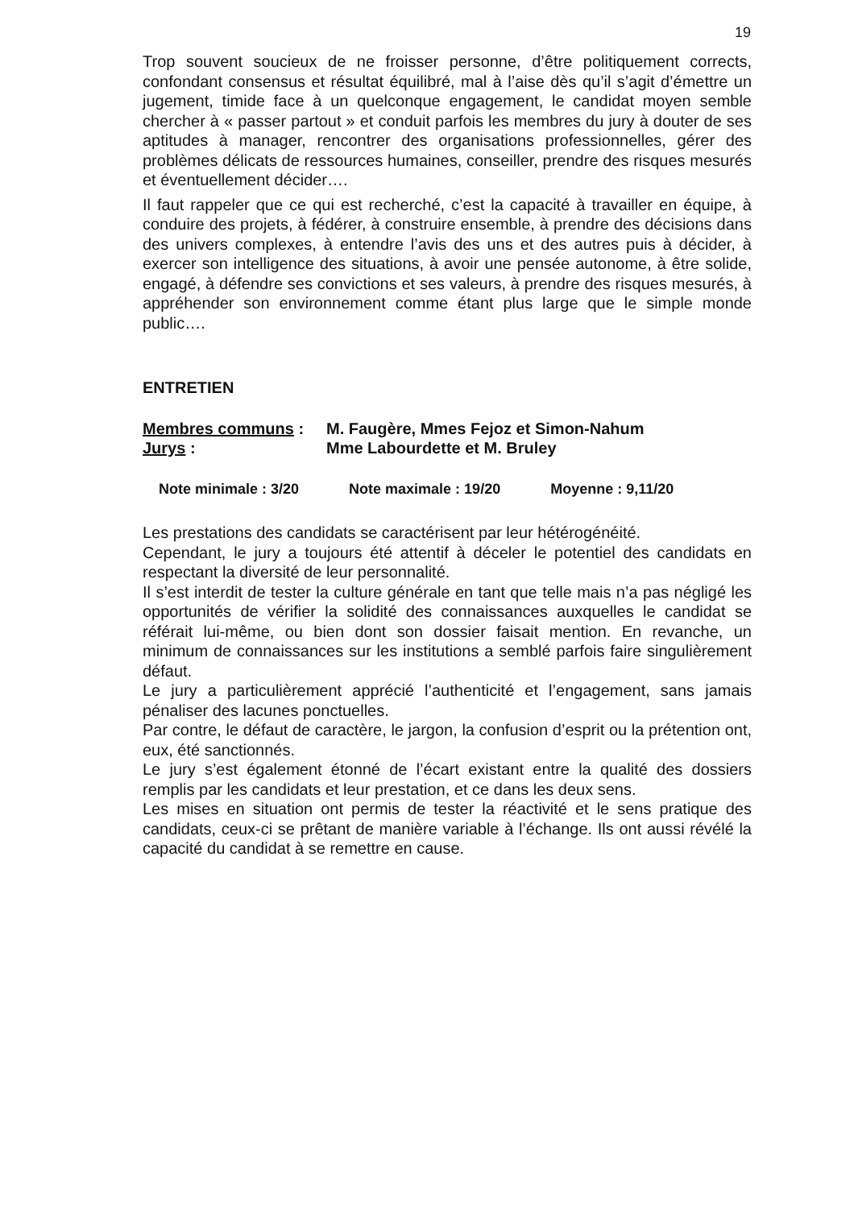19
Trop souvent soucieux de ne froisser personne, d’être politiquement corrects, confondant consensus et résultat équilibré, mal à l’aise dès qu’il s’agit d’émettre un jugement, timide face à un quelconque engagement, le candidat moyen semble chercher à « passer partout » et conduit parfois les membres du jury à douter de ses aptitudes à manager, rencontrer des organisations professionnelles, gérer des problèmes délicats de ressources humaines, conseiller, prendre des risques mesurés et éventuellement décider….
Il faut rappeler que ce qui est recherché, c’est la capacité à travailler en équipe, à conduire des projets, à fédérer, à construire ensemble, à prendre des décisions dans des univers complexes, à entendre l’avis des uns et des autres puis à décider, à exercer son intelligence des situations, à avoir une pensée autonome, à être solide, engagé, à défendre ses convictions et ses valeurs, à prendre des risques mesurés, à appréhender son environnement comme étant plus large que le simple monde public….
ENTRETIEN
Membres communs :
M. Faugère, Mmes Fejoz et Simon-Nahum
Jurys :
Mme Labourdette et M. Bruley
Note minimale : 3/20 Note maximale : 19/20 Moyenne : 9,11/20
Les prestations des candidats se caractérisent par leur hétérogénéité.
Cependant, le jury a toujours été attentif à déceler le potentiel des candidats en respectant la diversité de leur personnalité.
Il s’est interdit de tester la culture générale en tant que telle mais n’a pas négligé les opportunités de vérifier la solidité des connaissances auxquelles le candidat se référait lui-même, ou bien dont son dossier faisait mention. En revanche, un minimum de connaissances sur les institutions a semblé parfois faire singulièrement défaut.
Le jury a particulièrement apprécié l’authenticité et l’engagement, sans jamais pénaliser des lacunes ponctuelles.
Par contre, le défaut de caractère, le jargon, la confusion d’esprit ou la prétention ont, eux, été sanctionnés.
Le jury s’est également étonné de l’écart existant entre la qualité des dossiers remplis par les candidats et leur prestation, et ce dans les deux sens.
Les mises en situation ont permis de tester la réactivité et le sens pratique des candidats, ceux-ci se prêtant de manière variable à l’échange. Ils ont aussi révélé la capacité du candidat à se remettre en cause.